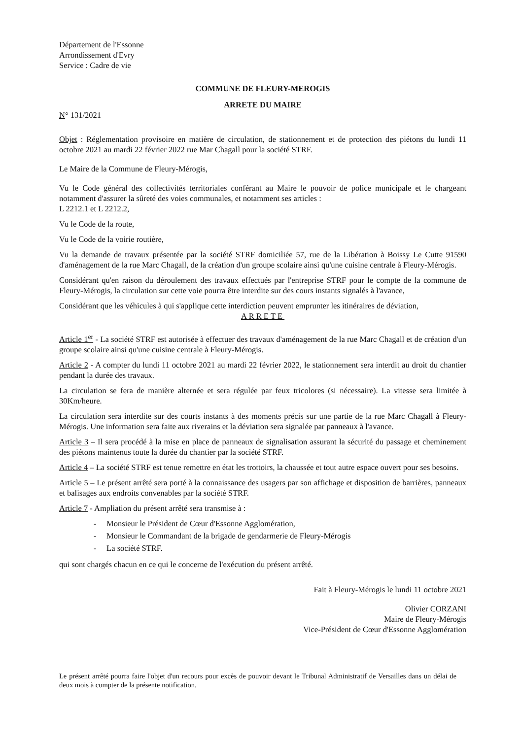Département de l'Essonne
Arrondissement d'Evry
Service : Cadre de vie
COMMUNE DE FLEURY-MEROGIS
ARRETE DU MAIRE
N° 131/2021
Objet : Réglementation provisoire en matière de circulation, de stationnement et de protection des piétons du lundi 11 octobre 2021 au mardi 22 février 2022 rue Mar Chagall pour la société STRF.
Le Maire de la Commune de Fleury-Mérogis,
Vu le Code général des collectivités territoriales conférant au Maire le pouvoir de police municipale et le chargeant notamment d'assurer la sûreté des voies communales, et notamment ses articles :
L 2212.1 et L 2212.2,
Vu le Code de la route,
Vu le Code de la voirie routière,
Vu la demande de travaux présentée par la société STRF domiciliée 57, rue de la Libération à Boissy Le Cutte 91590 d'aménagement de la rue Marc Chagall, de la création d'un groupe scolaire ainsi qu'une cuisine centrale à Fleury-Mérogis.
Considérant qu'en raison du déroulement des travaux effectués par l'entreprise STRF pour le compte de la commune de Fleury-Mérogis, la circulation sur cette voie pourra être interdite sur des cours instants signalés à l'avance,
Considérant que les véhicules à qui s'applique cette interdiction peuvent emprunter les itinéraires de déviation,
ARRETE
Article 1<sup>er</sup> - La société STRF est autorisée à effectuer des travaux d'aménagement de la rue Marc Chagall et de création d'un groupe scolaire ainsi qu'une cuisine centrale à Fleury-Mérogis.
Article 2 - A compter du lundi 11 octobre 2021 au mardi 22 février 2022, le stationnement sera interdit au droit du chantier pendant la durée des travaux.
La circulation se fera de manière alternée et sera régulée par feux tricolores (si nécessaire). La vitesse sera limitée à 30Km/heure.
La circulation sera interdite sur des courts instants à des moments précis sur une partie de la rue Marc Chagall à Fleury-Mérogis. Une information sera faite aux riverains et la déviation sera signalée par panneaux à l'avance.
Article 3 – Il sera procédé à la mise en place de panneaux de signalisation assurant la sécurité du passage et cheminement des piétons maintenus toute la durée du chantier par la société STRF.
Article 4 – La société STRF est tenue remettre en état les trottoirs, la chaussée et tout autre espace ouvert pour ses besoins.
Article 5 – Le présent arrêté sera porté à la connaissance des usagers par son affichage et disposition de barrières, panneaux et balisages aux endroits convenables par la société STRF.
Article 7 - Ampliation du présent arrêté sera transmise à :
- Monsieur le Président de Cœur d'Essonne Agglomération,
- Monsieur le Commandant de la brigade de gendarmerie de Fleury-Mérogis
- La société STRF.
qui sont chargés chacun en ce qui le concerne de l'exécution du présent arrêté.
Fait à Fleury-Mérogis le lundi 11 octobre 2021
Olivier CORZANI
Maire de Fleury-Mérogis
Vice-Président de Cœur d'Essonne Agglomération
Le présent arrêté pourra faire l'objet d'un recours pour excès de pouvoir devant le Tribunal Administratif de Versailles dans un délai de deux mois à compter de la présente notification.